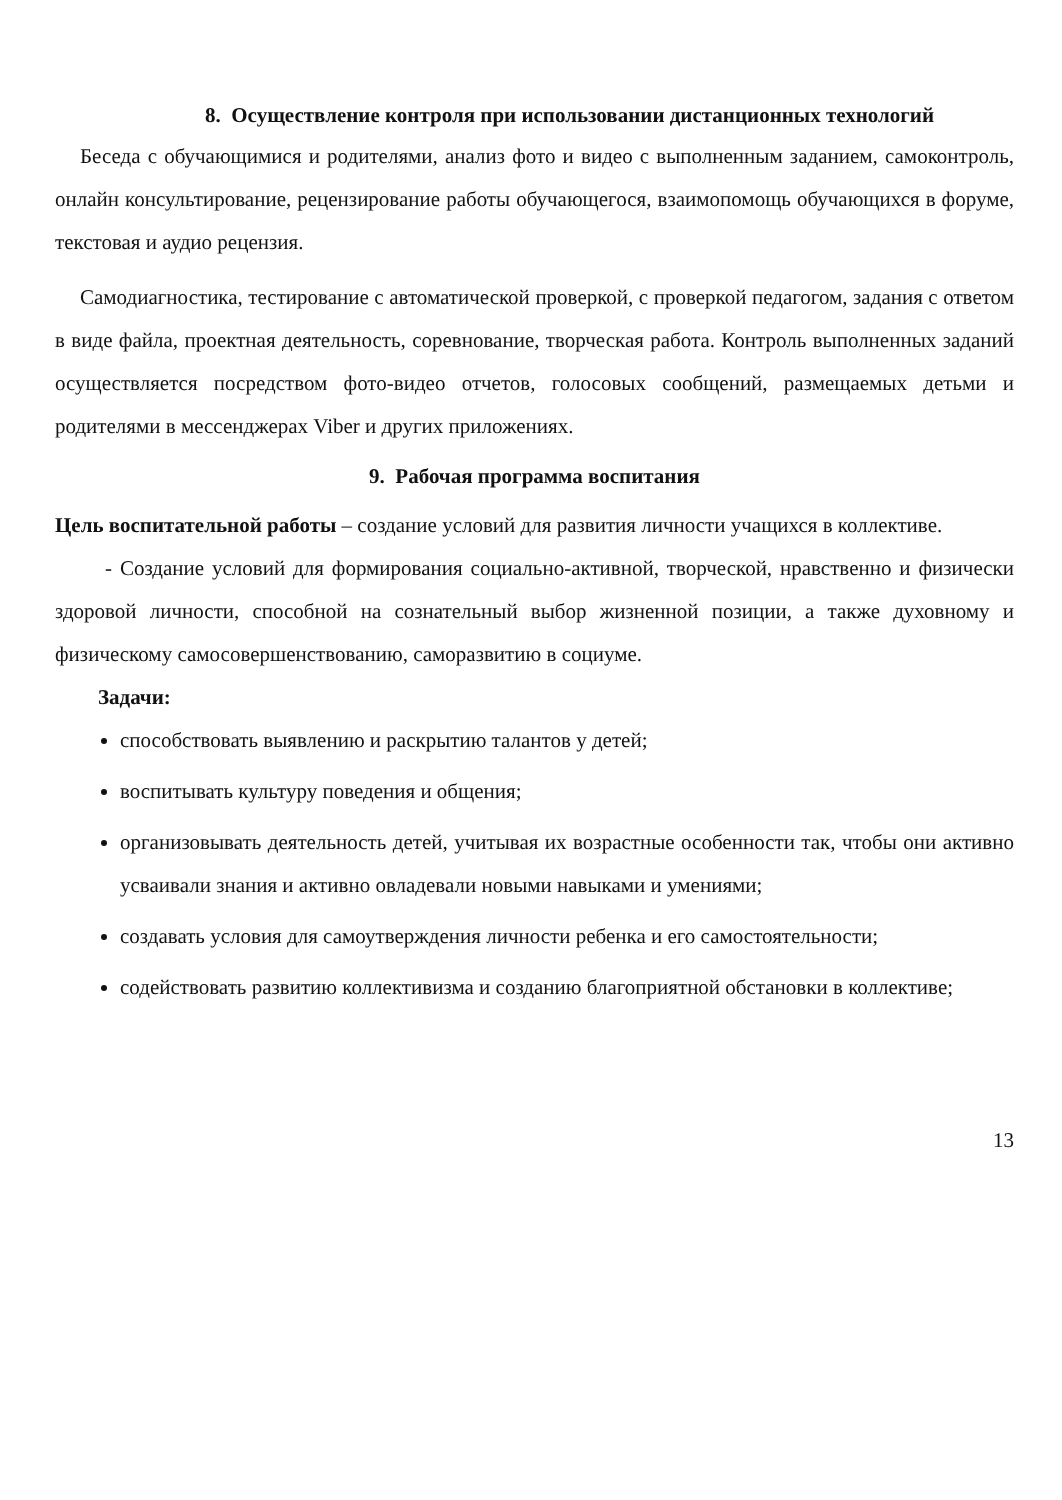8. Осуществление контроля при использовании дистанционных технологий
Беседа с обучающимися и родителями, анализ фото и видео с выполненным заданием, самоконтроль, онлайн консультирование, рецензирование работы обучающегося, взаимопомощь обучающихся в форуме, текстовая и аудио рецензия.
Самодиагностика, тестирование с автоматической проверкой, с проверкой педагогом, задания с ответом в виде файла, проектная деятельность, соревнование, творческая работа. Контроль выполненных заданий осуществляется посредством фото-видео отчетов, голосовых сообщений, размещаемых детьми и родителями в мессенджерах Viber и других приложениях.
9. Рабочая программа воспитания
Цель воспитательной работы – создание условий для развития личности учащихся в коллективе.
- Создание условий для формирования социально-активной, творческой, нравственно и физически здоровой личности, способной на сознательный выбор жизненной позиции, а также духовному и физическому самосовершенствованию, саморазвитию в социуме.
Задачи:
способствовать выявлению и раскрытию талантов у детей;
воспитывать культуру поведения и общения;
организовывать деятельность детей, учитывая их возрастные особенности так, чтобы они активно усваивали знания и активно овладевали новыми навыками и умениями;
создавать условия для самоутверждения личности ребенка и его самостоятельности;
содействовать развитию коллективизма и созданию благоприятной обстановки в коллективе;
13